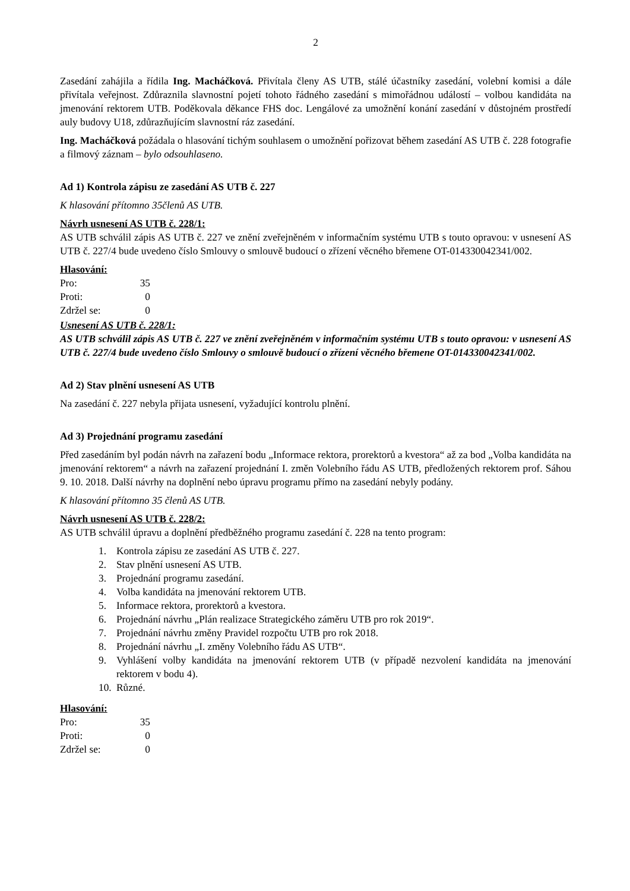2
Zasedání zahájila a řídila Ing. Macháčková. Přivítala členy AS UTB, stálé účastníky zasedání, volební komisi a dále přivítala veřejnost. Zdůraznila slavnostní pojetí tohoto řádného zasedání s mimořádnou událostí – volbou kandidáta na jmenování rektorem UTB. Poděkovala děkance FHS doc. Lengálové za umožnění konání zasedání v důstojném prostředí auly budovy U18, zdůrazňujícím slavnostní ráz zasedání.
Ing. Macháčková požádala o hlasování tichým souhlasem o umožnění pořizovat během zasedání AS UTB č. 228 fotografie a filmový záznam – bylo odsouhlaseno.
Ad 1) Kontrola zápisu ze zasedání AS UTB č. 227
K hlasování přítomno 35členů AS UTB.
Návrh usnesení AS UTB č. 228/1:
AS UTB schválil zápis AS UTB č. 227 ve znění zveřejněném v informačním systému UTB s touto opravou: v usnesení AS UTB č. 227/4 bude uvedeno číslo Smlouvy o smlouvě budoucí o zřízení věcného břemene OT-014330042341/002.
Hlasování:
| Pro: | 35 |
| Proti: | 0 |
| Zdržel se: | 0 |
Usnesení AS UTB č. 228/1:
AS UTB schválil zápis AS UTB č. 227 ve znění zveřejněném v informačním systému UTB s touto opravou: v usnesení AS UTB č. 227/4 bude uvedeno číslo Smlouvy o smlouvě budoucí o zřízení věcného břemene OT-014330042341/002.
Ad 2) Stav plnění usnesení AS UTB
Na zasedání č. 227 nebyla přijata usnesení, vyžadující kontrolu plnění.
Ad 3) Projednání programu zasedání
Před zasedáním byl podán návrh na zařazení bodu „Informace rektora, prorektorů a kvestora“ až za bod „Volba kandidáta na jmenování rektorem“ a návrh na zařazení projednání I. změn Volebního řádu AS UTB, předložených rektorem prof. Sáhou 9. 10. 2018. Další návrhy na doplnění nebo úpravu programu přímo na zasedání nebyly podány.
K hlasování přítomno 35 členů AS UTB.
Návrh usnesení AS UTB č. 228/2:
AS UTB schválil úpravu a doplnění předběžného programu zasedání č. 228 na tento program:
1. Kontrola zápisu ze zasedání AS UTB č. 227.
2. Stav plnění usnesení AS UTB.
3. Projednání programu zasedání.
4. Volba kandidáta na jmenování rektorem UTB.
5. Informace rektora, prorektorů a kvestora.
6. Projednání návrhu „Plán realizace Strategického záměru UTB pro rok 2019“.
7. Projednání návrhu změny Pravidel rozpočtu UTB pro rok 2018.
8. Projednání návrhu „I. změny Volebního řádu AS UTB“.
9. Vyhlášení volby kandidáta na jmenování rektorem UTB (v případě nezvolení kandidáta na jmenování rektorem v bodu 4).
10. Různé.
Hlasování:
| Pro: | 35 |
| Proti: | 0 |
| Zdržel se: | 0 |